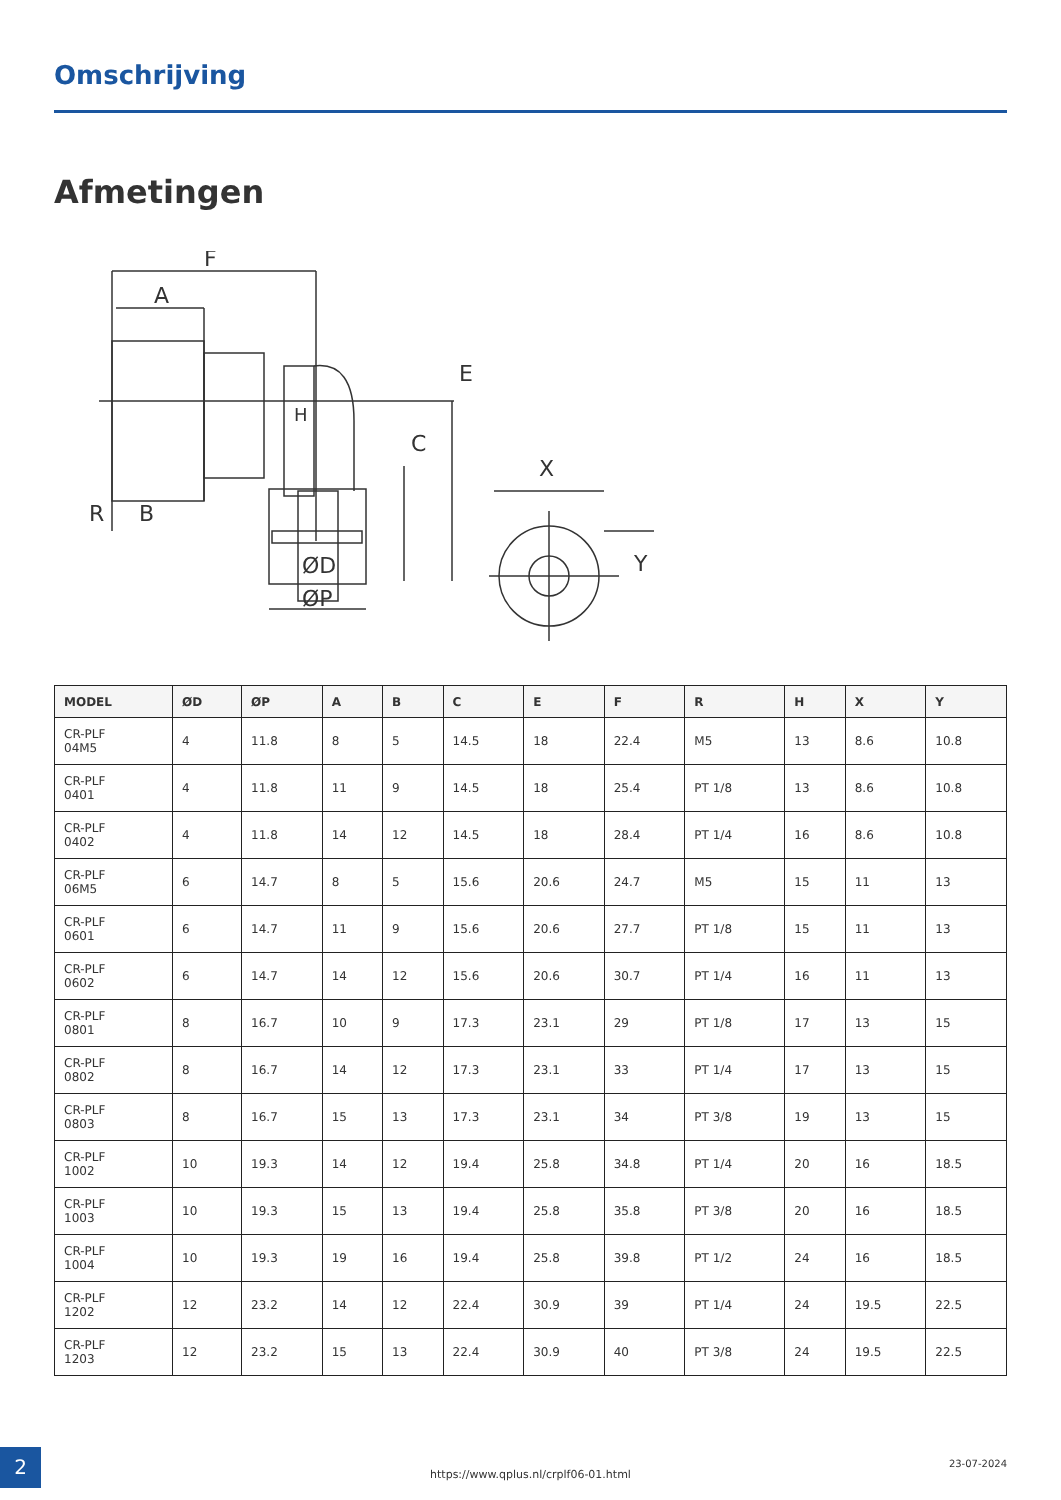Omschrijving
Afmetingen
F
A
B
R
H
C
E
ØD
ØP
X
Y
| MODEL | ØD | ØP | A | B | C | E | F | R | H | X | Y |
| --- | --- | --- | --- | --- | --- | --- | --- | --- | --- | --- | --- |
| CR-PLF 04M5 | 4 | 11.8 | 8 | 5 | 14.5 | 18 | 22.4 | M5 | 13 | 8.6 | 10.8 |
| CR-PLF 0401 | 4 | 11.8 | 11 | 9 | 14.5 | 18 | 25.4 | PT 1/8 | 13 | 8.6 | 10.8 |
| CR-PLF 0402 | 4 | 11.8 | 14 | 12 | 14.5 | 18 | 28.4 | PT 1/4 | 16 | 8.6 | 10.8 |
| CR-PLF 06M5 | 6 | 14.7 | 8 | 5 | 15.6 | 20.6 | 24.7 | M5 | 15 | 11 | 13 |
| CR-PLF 0601 | 6 | 14.7 | 11 | 9 | 15.6 | 20.6 | 27.7 | PT 1/8 | 15 | 11 | 13 |
| CR-PLF 0602 | 6 | 14.7 | 14 | 12 | 15.6 | 20.6 | 30.7 | PT 1/4 | 16 | 11 | 13 |
| CR-PLF 0801 | 8 | 16.7 | 10 | 9 | 17.3 | 23.1 | 29 | PT 1/8 | 17 | 13 | 15 |
| CR-PLF 0802 | 8 | 16.7 | 14 | 12 | 17.3 | 23.1 | 33 | PT 1/4 | 17 | 13 | 15 |
| CR-PLF 0803 | 8 | 16.7 | 15 | 13 | 17.3 | 23.1 | 34 | PT 3/8 | 19 | 13 | 15 |
| CR-PLF 1002 | 10 | 19.3 | 14 | 12 | 19.4 | 25.8 | 34.8 | PT 1/4 | 20 | 16 | 18.5 |
| CR-PLF 1003 | 10 | 19.3 | 15 | 13 | 19.4 | 25.8 | 35.8 | PT 3/8 | 20 | 16 | 18.5 |
| CR-PLF 1004 | 10 | 19.3 | 19 | 16 | 19.4 | 25.8 | 39.8 | PT 1/2 | 24 | 16 | 18.5 |
| CR-PLF 1202 | 12 | 23.2 | 14 | 12 | 22.4 | 30.9 | 39 | PT 1/4 | 24 | 19.5 | 22.5 |
| CR-PLF 1203 | 12 | 23.2 | 15 | 13 | 22.4 | 30.9 | 40 | PT 3/8 | 24 | 19.5 | 22.5 |
2
https://www.qplus.nl/crplf06-01.html
23-07-2024